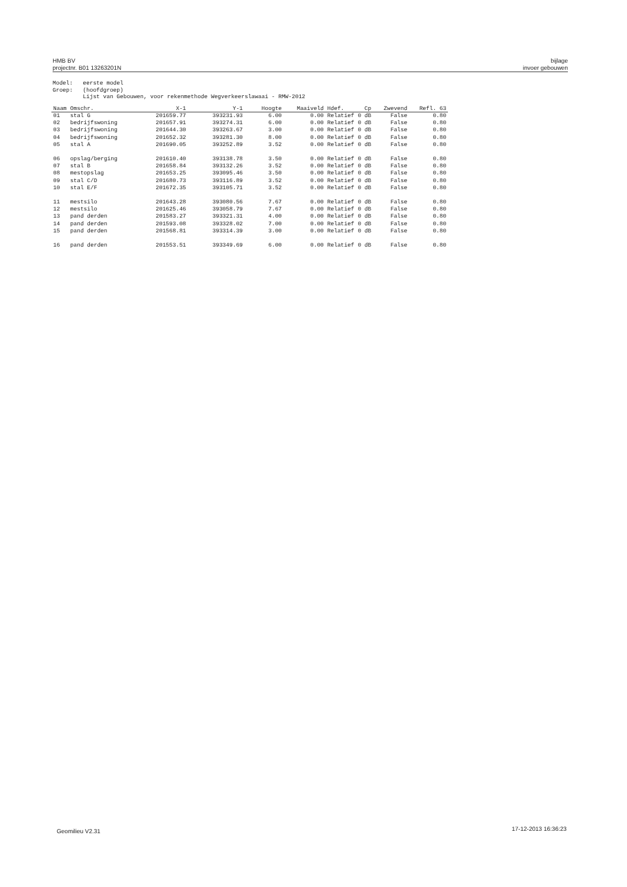HMB BV
projectnr. B01 13263201N
bijlage
invoer gebouwen
Model: eerste model Groep: (hoofdgroep) Lijst van Gebouwen, voor rekenmethode Wegverkeerslawaai - RMW-2012
| Naam | Omschr. | X-1 | Y-1 | Hoogte | Maaiveld | Hdef. | Cp | Zwevend | Refl. 63 |
| --- | --- | --- | --- | --- | --- | --- | --- | --- | --- |
| 01 | stal G | 201659.77 | 393231.93 | 6.00 | 0.00 | Relatief | 0 dB | False | 0.80 |
| 02 | bedrijfswoning | 201657.91 | 393274.31 | 6.00 | 0.00 | Relatief | 0 dB | False | 0.80 |
| 03 | bedrijfswoning | 201644.30 | 393263.67 | 3.00 | 0.00 | Relatief | 0 dB | False | 0.80 |
| 04 | bedrijfswoning | 201652.32 | 393281.30 | 8.00 | 0.00 | Relatief | 0 dB | False | 0.80 |
| 05 | stal A | 201690.05 | 393252.89 | 3.52 | 0.00 | Relatief | 0 dB | False | 0.80 |
| 06 | opslag/berging | 201610.40 | 393138.78 | 3.50 | 0.00 | Relatief | 0 dB | False | 0.80 |
| 07 | stal B | 201658.84 | 393132.26 | 3.52 | 0.00 | Relatief | 0 dB | False | 0.80 |
| 08 | mestopslag | 201653.25 | 393095.46 | 3.50 | 0.00 | Relatief | 0 dB | False | 0.80 |
| 09 | stal C/D | 201680.73 | 393116.89 | 3.52 | 0.00 | Relatief | 0 dB | False | 0.80 |
| 10 | stal E/F | 201672.35 | 393105.71 | 3.52 | 0.00 | Relatief | 0 dB | False | 0.80 |
| 11 | mestsilo | 201643.28 | 393080.56 | 7.67 | 0.00 | Relatief | 0 dB | False | 0.80 |
| 12 | mestsilo | 201625.46 | 393058.79 | 7.67 | 0.00 | Relatief | 0 dB | False | 0.80 |
| 13 | pand derden | 201583.27 | 393321.31 | 4.00 | 0.00 | Relatief | 0 dB | False | 0.80 |
| 14 | pand derden | 201593.08 | 393328.02 | 7.00 | 0.00 | Relatief | 0 dB | False | 0.80 |
| 15 | pand derden | 201568.81 | 393314.39 | 3.00 | 0.00 | Relatief | 0 dB | False | 0.80 |
| 16 | pand derden | 201553.51 | 393349.69 | 6.00 | 0.00 | Relatief | 0 dB | False | 0.80 |
Geomilieu V2.31 17-12-2013 16:36:23